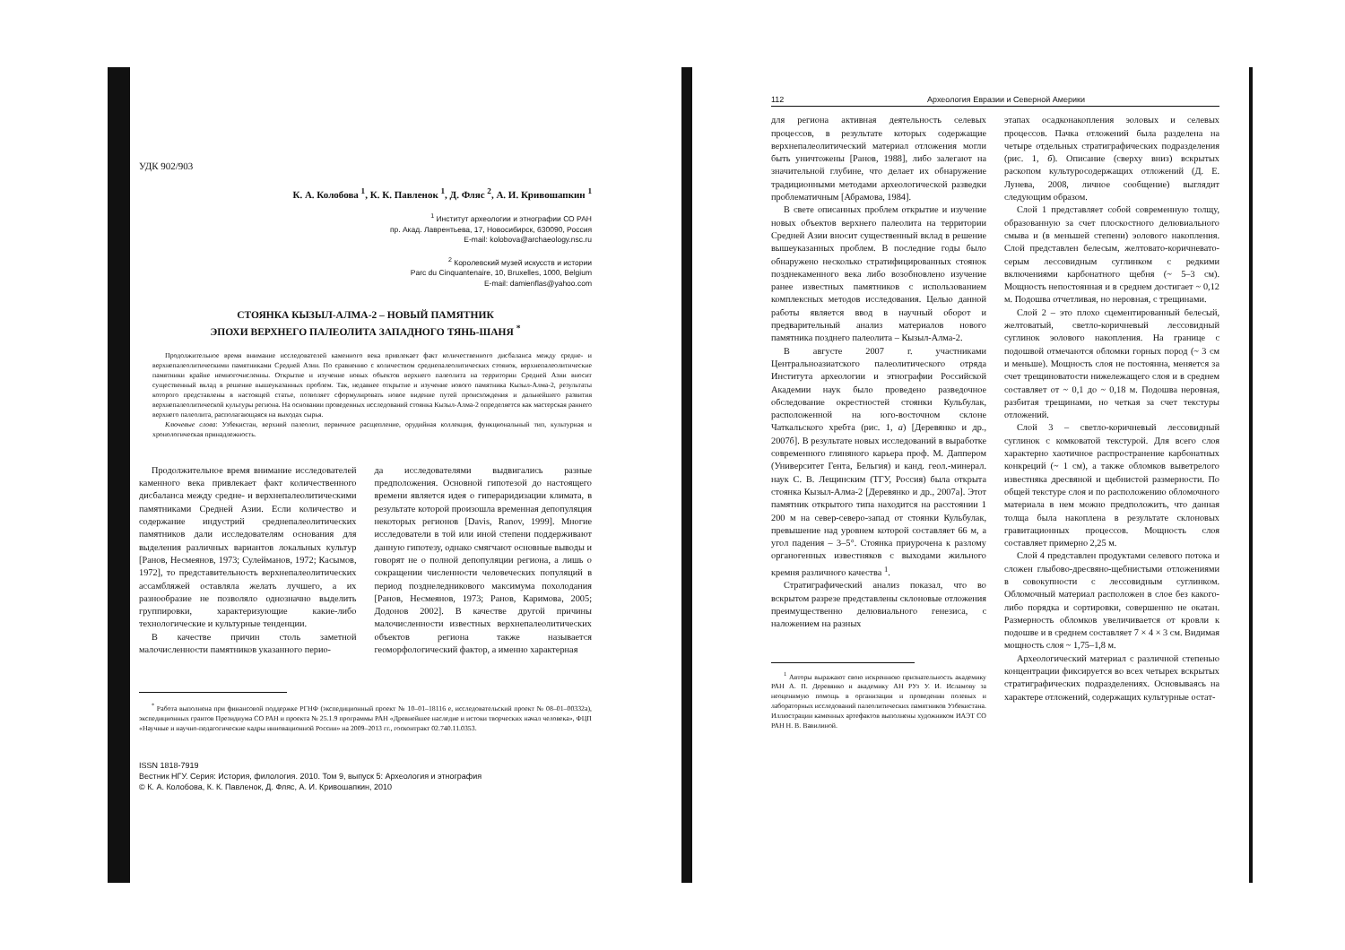УДК 902/903
К. А. Колобова <sup>1</sup>, К. К. Павленок <sup>1</sup>, Д. Фляс <sup>2</sup>, А. И. Кривошапкин <sup>1</sup>
<sup>1</sup> Институт археологии и этнографии СО РАН
пр. Акад. Лаврентьева, 17, Новосибирск, 630090, Россия
E-mail: kolobova@archaeology.nsc.ru
<sup>2</sup> Королевский музей искусств и истории
Parc du Cinquantenaire, 10, Bruxelles, 1000, Belgium
E-mail: damienflas@yahoo.com
СТОЯНКА КЫЗЫЛ-АЛМА-2 – НОВЫЙ ПАМЯТНИК
ЭПОХИ ВЕРХНЕГО ПАЛЕОЛИТА ЗАПАДНОГО ТЯНЬ-ШАНЯ <sup>*</sup>
Продолжительное время внимание исследователей каменного века привлекает факт количественного дисбаланса между средне- и верхнепалеолитическими памятниками Средней Азии. По сравнению с количеством среднепалеолитических стоянок, верхнепалеолитические памятники крайне немногочисленны. Открытие и изучение новых объектов верхнего палеолита на территории Средней Азии вносит существенный вклад в решение вышеуказанных проблем. Так, недавнее открытие и изучение нового памятника Кызыл-Алма-2, результаты которого представлены в настоящей статье, позволяет сформулировать новое видение путей происхождения и дальнейшего развития верхнепалеолитической культуры региона. На основании проведенных исследований стоянка Кызыл-Алма-2 определяется как мастерская раннего верхнего палеолита, располагающаяся на выходах сырья.
Ключевые слова: Узбекистан, верхний палеолит, первичное расщепление, орудийная коллекция, функциональный тип, культурная и хронологическая принадлежность.
Продолжительное время внимание исследователей каменного века привлекает факт количественного дисбаланса между средне- и верхнепалеолитическими памятниками Средней Азии. Если количество и содержание индустрий среднепалеолитических памятников дали исследователям основания для выделения различных вариантов локальных культур [Ранов, Несмеянов, 1973; Сулейманов, 1972; Касымов, 1972], то представительность верхнепалеолитических ассамбляжей оставляла желать лучшего, а их разнообразие не позволяло однозначно выделить группировки, характеризующие какие-либо технологические и культурные тенденции.
В качестве причин столь заметной малочисленности памятников указанного перио-
да исследователями выдвигались разные предположения. Основной гипотезой до настоящего времени является идея о гипераридизации климата, в результате которой произошла временная депопуляция некоторых регионов [Davis, Ranov, 1999]. Многие исследователи в той или иной степени поддерживают данную гипотезу, однако смягчают основные выводы и говорят не о полной депопуляции региона, а лишь о сокращении численности человеческих популяций в период позднеледникового максимума похолодания [Ранов, Несмеянов, 1973; Ранов, Каримова, 2005; Додонов 2002]. В качестве другой причины малочисленности известных верхнепалеолитических объектов региона также называется геоморфологический фактор, а именно характерная
<sup>*</sup> Работа выполнена при финансовой поддержке РГНФ (экспедиционный проект № 10–01–18116 е, исследовательский проект № 08–01–00332а), экспедиционных грантов Президиума СО РАН и проекта № 25.1.9 программы РАН «Древнейшее наследие и истоки творческих начал человека», ФЦП «Научные и научно-педагогические кадры инновационной России» на 2009–2013 гг., госконтракт 02.740.11.0353.
ISSN 1818-7919
Вестник НГУ. Серия: История, филология. 2010. Том 9, выпуск 5: Археология и этнография
© К. А. Колобова, К. К. Павленок, Д. Фляс, А. И. Кривошапкин, 2010
112 Археология Евразии и Северной Америки
для региона активная деятельность селевых процессов, в результате которых содержащие верхнепалеолитический материал отложения могли быть уничтожены [Ранов, 1988], либо залегают на значительной глубине, что делает их обнаружение традиционными методами археологической разведки проблематичным [Абрамова, 1984].
В свете описанных проблем открытие и изучение новых объектов верхнего палеолита на территории Средней Азии вносит существенный вклад в решение вышеуказанных проблем. В последние годы было обнаружено несколько стратифицированных стоянок позднекаменного века либо возобновлено изучение ранее известных памятников с использованием комплексных методов исследования. Целью данной работы является ввод в научный оборот и предварительный анализ материалов нового памятника позднего палеолита – Кызыл-Алма-2.
В августе 2007 г. участниками Центральноазиатского палеолитического отряда Института археологии и этнографии Российской Академии наук было проведено разведочное обследование окрестностей стоянки Кульбулак, расположенной на юго-восточном склоне Чаткальского хребта (рис. 1, а) [Деревянко и др., 2007б]. В результате новых исследований в выработке современного глиняного карьера проф. М. Даппером (Университет Гента, Бельгия) и канд. геол.-минерал. наук С. В. Лещинским (ТГУ, Россия) была открыта стоянка Кызыл-Алма-2 [Деревянко и др., 2007а]. Этот памятник открытого типа находится на расстоянии 1 200 м на север-северо-запад от стоянки Кульбулак, превышение над уровнем которой составляет 66 м, а угол падения – 3–5°. Стоянка приурочена к разлому органогенных известняков с выходами жильного кремня различного качества <sup>1</sup>.
Стратиграфический анализ показал, что во вскрытом разрезе представлены склоновые отложения преимущественно делювиального генезиса, с наложением на разных
<sup>1</sup> Авторы выражают свою искреннюю признательность академику РАН А. П. Деревянко и академику АН РУз У. И. Исламову за неоценимую помощь в организации и проведении полевых и лабораторных исследований палеолитических памятников Узбекистана. Иллюстрации каменных артефактов выполнены художником ИАЭТ СО РАН Н. В. Вавилиной.
этапах осадконакопления эоловых и селевых процессов. Пачка отложений была разделена на четыре отдельных стратиграфических подразделения (рис. 1, б). Описание (сверху вниз) вскрытых раскопом культуросодержащих отложений (Д. Е. Лунева, 2008, личное сообщение) выглядит следующим образом.
Слой 1 представляет собой современную толщу, образованную за счет плоскостного делювиального смыва и (в меньшей степени) эолового накопления. Слой представлен белесым, желтовато-коричневато-серым лессовидным суглинком с редкими включениями карбонатного щебня (~ 5–3 см). Мощность непостоянная и в среднем достигает ~ 0,12 м. Подошва отчетливая, но неровная, с трещинами.
Слой 2 – это плохо сцементированный белесый, желтоватый, светло-коричневый лессовидный суглинок эолового накопления. На границе с подошвой отмечаются обломки горных пород (~ 3 см и меньше). Мощность слоя не постоянна, меняется за счет трещиноватости нижележащего слоя и в среднем составляет от ~ 0,1 до ~ 0,18 м. Подошва неровная, разбитая трещинами, но четкая за счет текстуры отложений.
Слой 3 – светло-коричневый лессовидный суглинок с комковатой текстурой. Для всего слоя характерно хаотичное распространение карбонатных конкреций (~ 1 см), а также обломков выветрелого известняка дресвяной и щебнистой размерности. По общей текстуре слоя и по расположению обломочного материала в нем можно предположить, что данная толща была накоплена в результате склоновых гравитационных процессов. Мощность слоя составляет примерно 2,25 м.
Слой 4 представлен продуктами селевого потока и сложен глыбово-дресвяно-щебнистыми отложениями в совокупности с лессовидным суглинком. Обломочный материал расположен в слое без какого-либо порядка и сортировки, совершенно не окатан. Размерность обломков увеличивается от кровли к подошве и в среднем составляет 7 × 4 × 3 см. Видимая мощность слоя ~ 1,75–1,8 м.
Археологический материал с различной степенью концентрации фиксируется во всех четырех вскрытых стратиграфических подразделениях. Основываясь на характере отложений, содержащих культурные остат-